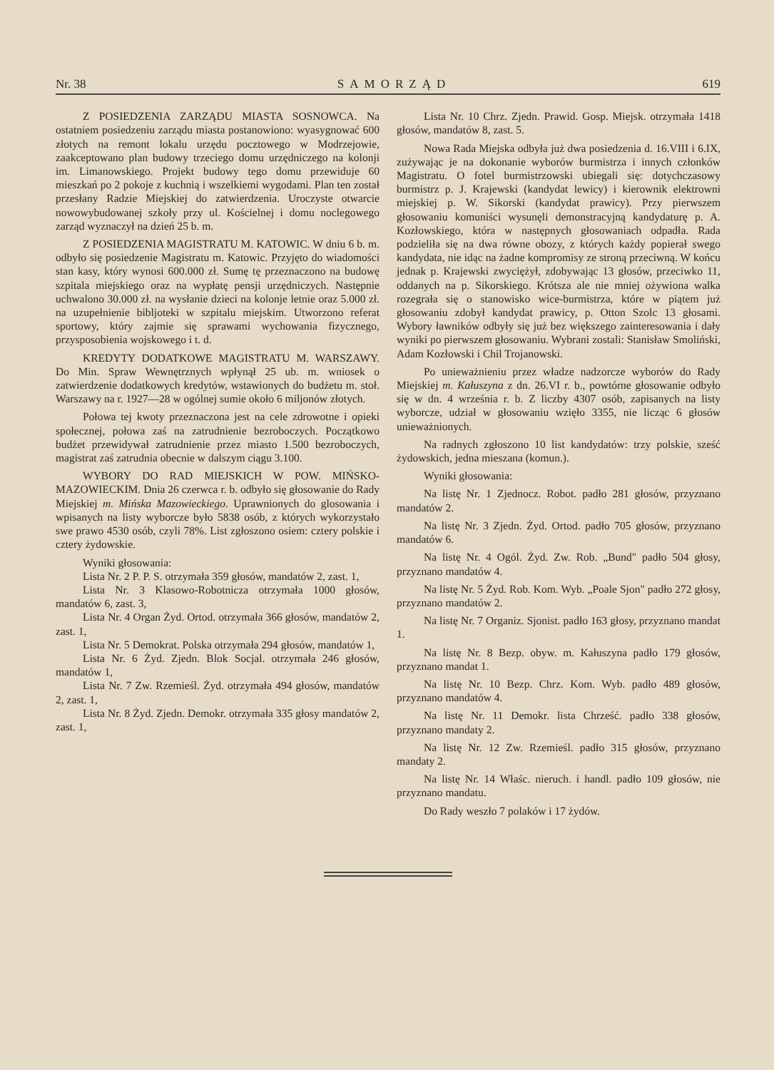Nr. 38 SAMORZĄD 619
Z POSIEDZENIA ZARZĄDU MIASTA SOSNOWCA. Na ostatniem posiedzeniu zarządu miasta postanowiono: wyasygnować 600 złotych na remont lokalu urzędu pocztowego w Modrzejowie, zaakceptowano plan budowy trzeciego domu urzędniczego na kolonji im. Limanowskiego. Projekt budowy tego domu przewiduje 60 mieszkań po 2 pokoje z kuchnią i wszelkiemi wygodami. Plan ten został przesłany Radzie Miejskiej do zatwierdzenia. Uroczyste otwarcie nowowybudowanej szkoły przy ul. Kościelnej i domu noclegowego zarząd wyznaczył na dzień 25 b. m.
Z POSIEDZENIA MAGISTRATU M. KATOWIC. W dniu 6 b. m. odbyło się posiedzenie Magistratu m. Katowic. Przyjęto do wiadomości stan kasy, który wynosi 600.000 zł. Sumę tę przeznaczono na budowę szpitala miejskiego oraz na wypłatę pensji urzędniczych. Następnie uchwalono 30.000 zł. na wysłanie dzieci na kolonje letnie oraz 5.000 zł. na uzupełnienie bibljoteki w szpitalu miejskim. Utworzono referat sportowy, który zajmie się sprawami wychowania fizycznego, przysposobienia wojskowego i t. d.
KREDYTY DODATKOWE MAGISTRATU M. WARSZAWY. Do Min. Spraw Wewnętrznych wpłynął 25 ub. m. wniosek o zatwierdzenie dodatkowych kredytów, wstawionych do budżetu m. stoł. Warszawy na r. 1927—28 w ogólnej sumie około 6 miljonów złotych.
Połowa tej kwoty przeznaczona jest na cele zdrowotne i opieki społecznej, połowa zaś na zatrudnienie bezroboczych. Początkowo budżet przewidywał zatrudnienie przez miasto 1.500 bezroboczych, magistrat zaś zatrudnia obecnie w dalszym ciągu 3.100.
WYBORY DO RAD MIEJSKICH W POW. MIŃSKO-MAZOWIECKIM. Dnia 26 czerwca r. b. odbyło się głosowanie do Rady Miejskiej m. Mińska Mazowieckiego. Uprawnionych do glosowania i wpisanych na listy wyborcze było 5838 osób, z których wykorzystało swe prawo 4530 osób, czyli 78%. List zgłoszono osiem: cztery polskie i cztery żydowskie.
Wyniki głosowania:
Lista Nr. 2 P. P. S. otrzymała 359 głosów, mandatów 2, zast. 1,
Lista Nr. 3 Klasowo-Robotnicza otrzymała 1000 głosów, mandatów 6, zast. 3,
Lista Nr. 4 Organ Żyd. Ortod. otrzymała 366 głosów, mandatów 2, zast. 1,
Lista Nr. 5 Demokrat. Polska otrzymała 294 głosów, mandatów 1,
Lista Nr. 6 Żyd. Zjedn. Blok Socjal. otrzymała 246 głosów, mandatów 1,
Lista Nr. 7 Zw. Rzemieśl. Żyd. otrzymała 494 głosów, mandatów 2, zast. 1,
Lista Nr. 8 Żyd. Zjedn. Demokr. otrzymała 335 głosy mandatów 2, zast. 1,
Lista Nr. 10 Chrz. Zjedn. Prawid. Gosp. Miejsk. otrzymała 1418 głosów, mandatów 8, zast. 5.
Nowa Rada Miejska odbyła już dwa posiedzenia d. 16.VIII i 6.IX, zużywając je na dokonanie wyborów burmistrza i innych członków Magistratu. O fotel burmistrzowski ubiegali się: dotychczasowy burmistrz p. J. Krajewski (kandydat lewicy) i kierownik elektrowni miejskiej p. W. Sikorski (kandydat prawicy). Przy pierwszem głosowaniu komuniści wysunęli demonstracyjną kandydaturę p. A. Kozłowskiego, która w następnych głosowaniach odpadła. Rada podzieliła się na dwa równe obozy, z których każdy popierał swego kandydata, nie idąc na żadne kompromisy ze stroną przeciwną. W końcu jednak p. Krajewski zwyciężył, zdobywając 13 głosów, przeciwko 11, oddanych na p. Sikorskiego. Krótsza ale nie mniej ożywiona walka rozegrała się o stanowisko wice-burmistrza, które w piątem już głosowaniu zdobył kandydat prawicy, p. Otton Szolc 13 głosami. Wybory ławników odbyły się już bez większego zainteresowania i dały wyniki po pierwszem głosowaniu. Wybrani zostali: Stanisław Smoliński, Adam Kozłowski i Chil Trojanowski.
Po unieważnieniu przez władze nadzorcze wyborów do Rady Miejskiej m. Kałuszyna z dn. 26.VI r. b., powtórne głosowanie odbyło się w dn. 4 września r. b. Z liczby 4307 osób, zapisanych na listy wyborcze, udział w głosowaniu wzięło 3355, nie licząc 6 głosów unieważnionych.
Na radnych zgłoszono 10 list kandydatów: trzy polskie, sześć żydowskich, jedna mieszana (komun.).
Wyniki głosowania:
Na listę Nr. 1 Zjednocz. Robot. padło 281 głosów, przyznano mandatów 2.
Na listę Nr. 3 Zjedn. Żyd. Ortod. padło 705 głosów, przyznano mandatów 6.
Na listę Nr. 4 Ogól. Żyd. Zw. Rob. „Bund" padło 504 głosy, przyznano mandatów 4.
Na listę Nr. 5 Żyd. Rob. Kom. Wyb. „Poale Sjon" padło 272 głosy, przyznano mandatów 2.
Na listę Nr. 7 Organiz. Sjonist. padło 163 głosy, przyznano mandat 1.
Na listę Nr. 8 Bezp. obyw. m. Kałuszyna padło 179 głosów, przyznano mandat 1.
Na listę Nr. 10 Bezp. Chrz. Kom. Wyb. padło 489 głosów, przyznano mandatów 4.
Na listę Nr. 11 Demokr. lista Chrześć. padło 338 głosów, przyznano mandaty 2.
Na listę Nr. 12 Zw. Rzemieśl. padło 315 głosów, przyznano mandaty 2.
Na listę Nr. 14 Właśc. nieruch. i handl. padło 109 głosów, nie przyznano mandatu.
Do Rady weszło 7 polaków i 17 żydów.